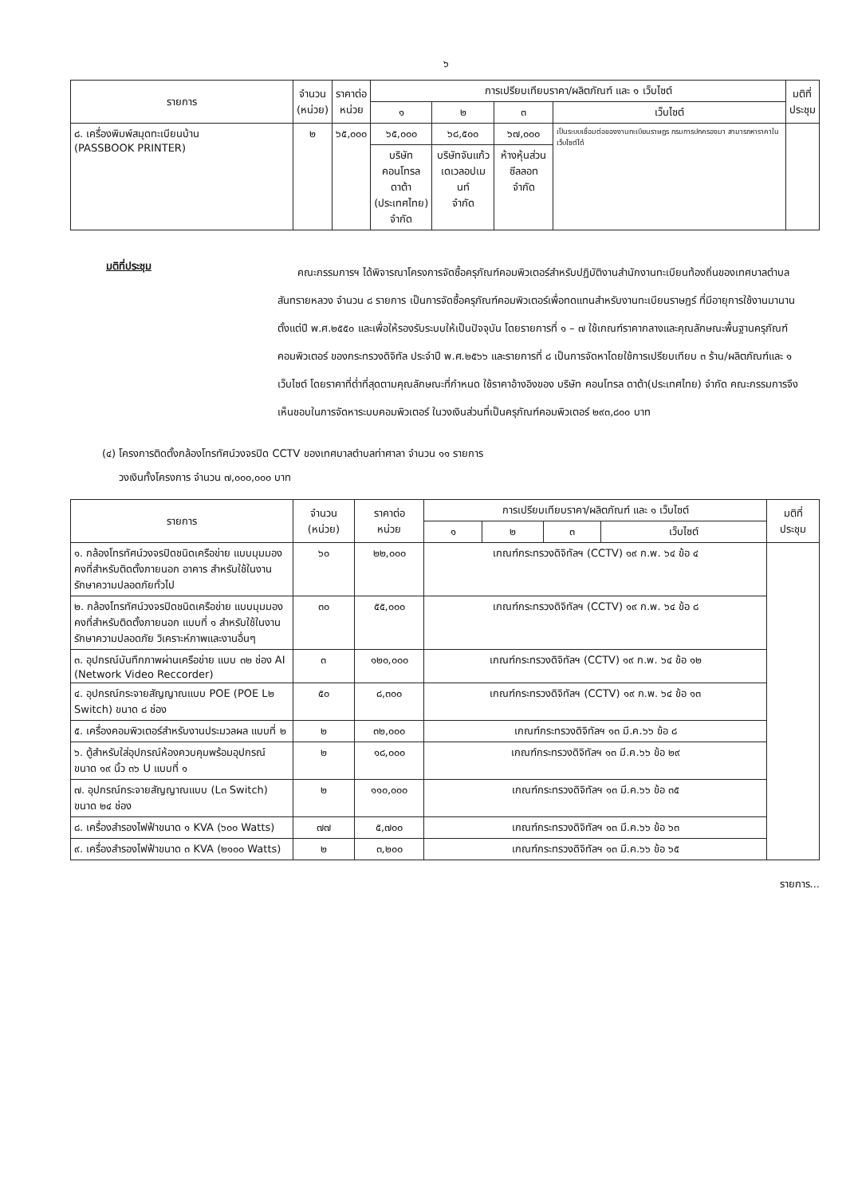๖
| รายการ | จำนวน (หน่วย) | ราคาต่อ หน่วย | การเปรียบเทียบราคา/ผลิตภัณฑ์ และ ๑ เว็บไซต์ | | | | มติที่ ประชุม |
| --- | --- | --- | --- | --- | --- | --- | --- |
| | | | ๑ | ๒ | ๓ | เว็บไซต์ | |
| ๘. เครื่องพิมพ์สมุดทะเบียนบ้าน (PASSBOOK PRINTER) | ๒ | ๖๕,๐๐๐ | ๖๕,๐๐๐ | ๖๘,๕๐๐ | ๖๗,๐๐๐ | เป็นระบบเชื่อมต่อของงานทะเบียนราษฎร กรมการปกครองมา สามารถหาราคาในเว็บไซต์ได้ | |
| | | | บริษัท คอนโทรล ดาต้า (ประเทศไทย) จำกัด | บริษัทจันแก้ว เดเวลอปเมนท์ จำกัด | ห้างหุ้นส่วน ซีลลอท จำกัด | | |
มติที่ประชุม
คณะกรรมการฯ ได้พิจารณาโครงการจัดซื้อครุภัณฑ์คอมพิวเตอร์สำหรับปฏิบัติงานสำนักงานทะเบียนท้องถิ่นของเทศบาลตำบลสันทรายหลวง จำนวน ๘ รายการ เป็นการจัดซื้อครุภัณฑ์คอมพิวเตอร์เพื่อทดแทนสำหรับงานทะเบียนราษฎร์ ที่มีอายุการใช้งานมานานตั้งแต่ปี พ.ศ.๒๕๕๐ และเพื่อให้รองรับระบบให้เป็นปัจจุบัน โดยรายการที่ ๑ – ๗ ใช้เกณฑ์ราคากลางและคุณลักษณะพื้นฐานครุภัณฑ์คอมพิวเตอร์ ของกระทรวงดิจิทัล ประจำปี พ.ศ.๒๕๖๖ และรายการที่ ๘ เป็นการจัดหาโดยใช้การเปรียบเทียบ ๓ ร้าน/ผลิตภัณฑ์และ ๑ เว็บไซต์ โดยราคาที่ต่ำที่สุดตามคุณลักษณะที่กำหนด ใช้ราคาอ้างอิงของ บริษัท คอนโทรล ดาต้า(ประเทศไทย) จำกัด คณะกรรมการจึงเห็นชอบในการจัดหาระบบคอมพิวเตอร์ ในวงเงินส่วนที่เป็นครุภัณฑ์คอมพิวเตอร์ ๒๙๓,๘๐๐ บาท
(๔) โครงการติดตั้งกล้องโทรทัศน์วงจรปิด CCTV ของเทศบาลตำบลท่าศาลา จำนวน ๑๑ รายการ
วงเงินทั้งโครงการ จำนวน ๗,๐๐๐,๐๐๐ บาท
| รายการ | จำนวน (หน่วย) | ราคาต่อ หน่วย | การเปรียบเทียบราคา/ผลิตภัณฑ์ และ ๑ เว็บไซต์ | | | | มติที่ ประชุม |
| --- | --- | --- | --- | --- | --- | --- | --- |
| | | | ๑ | ๒ | ๓ | เว็บไซต์ | |
| ๑. กล้องโทรทัศน์วงจรปิดชนิดเครือข่าย แบบมุมมองคงที่สำหรับติดตั้งภายนอก อาคาร สำหรับใช้ในงานรักษาความปลอดภัยทั่วไป | ๖๐ | ๒๒,๐๐๐ | เกณฑ์กระทรวงดิจิทัลฯ (CCTV) ๑๙ ก.พ. ๖๔ ข้อ ๔ | | | | |
| ๒. กล้องโทรทัศน์วงจรปิดชนิดเครือข่าย แบบมุมมองคงที่สำหรับติดตั้งภายนอก แบบที่ ๑ สำหรับใช้ในงานรักษาความปลอดภัย วิเคราะห์ภาพและงานอื่นๆ | ๓๐ | ๕๕,๐๐๐ | เกณฑ์กระทรวงดิจิทัลฯ (CCTV) ๑๙ ก.พ. ๖๔ ข้อ ๘ | | | | |
| ๓. อุปกรณ์บันทึกภาพผ่านเครือข่าย แบบ ๓๒ ช่อง AI (Network Video Reccorder) | ๓ | ๑๒๐,๐๐๐ | เกณฑ์กระทรวงดิจิทัลฯ (CCTV) ๑๙ ก.พ. ๖๔ ข้อ ๑๒ | | | | |
| ๔. อุปกรณ์กระจายสัญญาณแบบ POE (POE L๒ Switch) ขนาด ๘ ช่อง | ๕๐ | ๘,๓๐๐ | เกณฑ์กระทรวงดิจิทัลฯ (CCTV) ๑๙ ก.พ. ๖๔ ข้อ ๑๓ | | | | |
| ๕. เครื่องคอมพิวเตอร์สำหรับงานประมวลผล แบบที่ ๒ | ๒ | ๓๒,๐๐๐ | เกณฑ์กระทรวงดิจิทัลฯ ๑๓ มี.ค.๖๖ ข้อ ๘ | | | | |
| ๖. ตู้สำหรับใส่อุปกรณ์ห้องควบคุมพร้อมอุปกรณ์ ขนาด ๑๙ นิ้ว ๓๖ U แบบที่ ๑ | ๒ | ๑๘,๐๐๐ | เกณฑ์กระทรวงดิจิทัลฯ ๑๓ มี.ค.๖๖ ข้อ ๒๙ | | | | |
| ๗. อุปกรณ์กระจายสัญญาณแบบ (L๓ Switch) ขนาด ๒๔ ช่อง | ๒ | ๑๑๐,๐๐๐ | เกณฑ์กระทรวงดิจิทัลฯ ๑๓ มี.ค.๖๖ ข้อ ๓๕ | | | | |
| ๘. เครื่องสำรองไฟฟ้าขนาด ๑ KVA (๖๐๐ Watts) | ๗๗ | ๕,๗๐๐ | เกณฑ์กระทรวงดิจิทัลฯ ๑๓ มี.ค.๖๖ ข้อ ๖๓ | | | | |
| ๙. เครื่องสำรองไฟฟ้าขนาด ๓ KVA (๒๑๐๐ Watts) | ๒ | ๓,๒๐๐ | เกณฑ์กระทรวงดิจิทัลฯ ๑๓ มี.ค.๖๖ ข้อ ๖๕ | | | | |
รายการ...